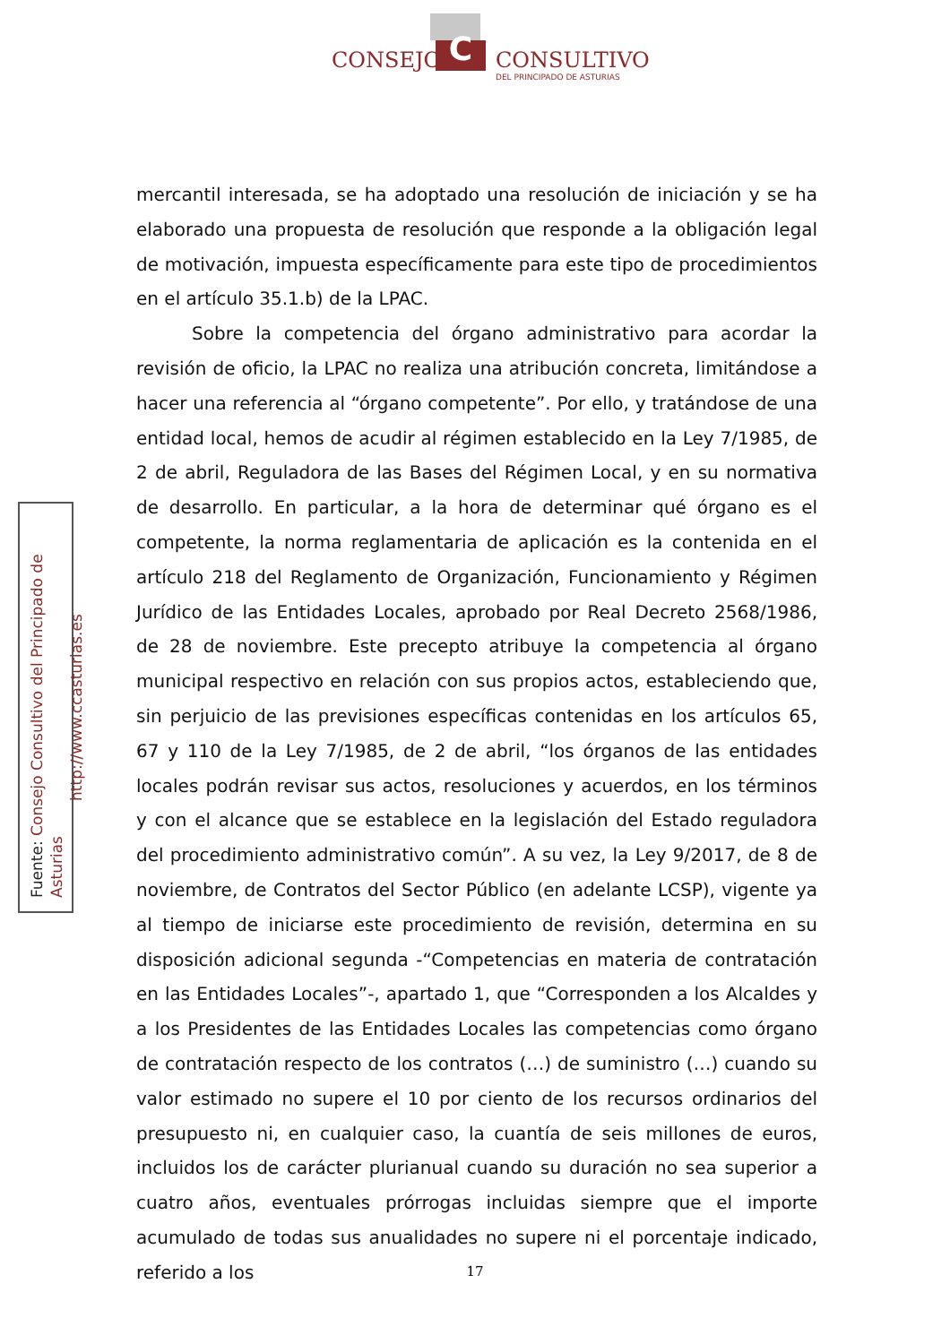CONSEJO C CONSULTIVO
DEL PRINCIPADO DE ASTURIAS
Fuente: Consejo Consultivo del Principado de Asturias
http://www.ccasturias.es
mercantil interesada, se ha adoptado una resolución de iniciación y se ha elaborado una propuesta de resolución que responde a la obligación legal de motivación, impuesta específicamente para este tipo de procedimientos en el artículo 35.1.b) de la LPAC.
Sobre la competencia del órgano administrativo para acordar la revisión de oficio, la LPAC no realiza una atribución concreta, limitándose a hacer una referencia al “órgano competente”. Por ello, y tratándose de una entidad local, hemos de acudir al régimen establecido en la Ley 7/1985, de 2 de abril, Reguladora de las Bases del Régimen Local, y en su normativa de desarrollo. En particular, a la hora de determinar qué órgano es el competente, la norma reglamentaria de aplicación es la contenida en el artículo 218 del Reglamento de Organización, Funcionamiento y Régimen Jurídico de las Entidades Locales, aprobado por Real Decreto 2568/1986, de 28 de noviembre. Este precepto atribuye la competencia al órgano municipal respectivo en relación con sus propios actos, estableciendo que, sin perjuicio de las previsiones específicas contenidas en los artículos 65, 67 y 110 de la Ley 7/1985, de 2 de abril, “los órganos de las entidades locales podrán revisar sus actos, resoluciones y acuerdos, en los términos y con el alcance que se establece en la legislación del Estado reguladora del procedimiento administrativo común”. A su vez, la Ley 9/2017, de 8 de noviembre, de Contratos del Sector Público (en adelante LCSP), vigente ya al tiempo de iniciarse este procedimiento de revisión, determina en su disposición adicional segunda -“Competencias en materia de contratación en las Entidades Locales”-, apartado 1, que “Corresponden a los Alcaldes y a los Presidentes de las Entidades Locales las competencias como órgano de contratación respecto de los contratos (…) de suministro (…) cuando su valor estimado no supere el 10 por ciento de los recursos ordinarios del presupuesto ni, en cualquier caso, la cuantía de seis millones de euros, incluidos los de carácter plurianual cuando su duración no sea superior a cuatro años, eventuales prórrogas incluidas siempre que el importe acumulado de todas sus anualidades no supere ni el porcentaje indicado, referido a los
17